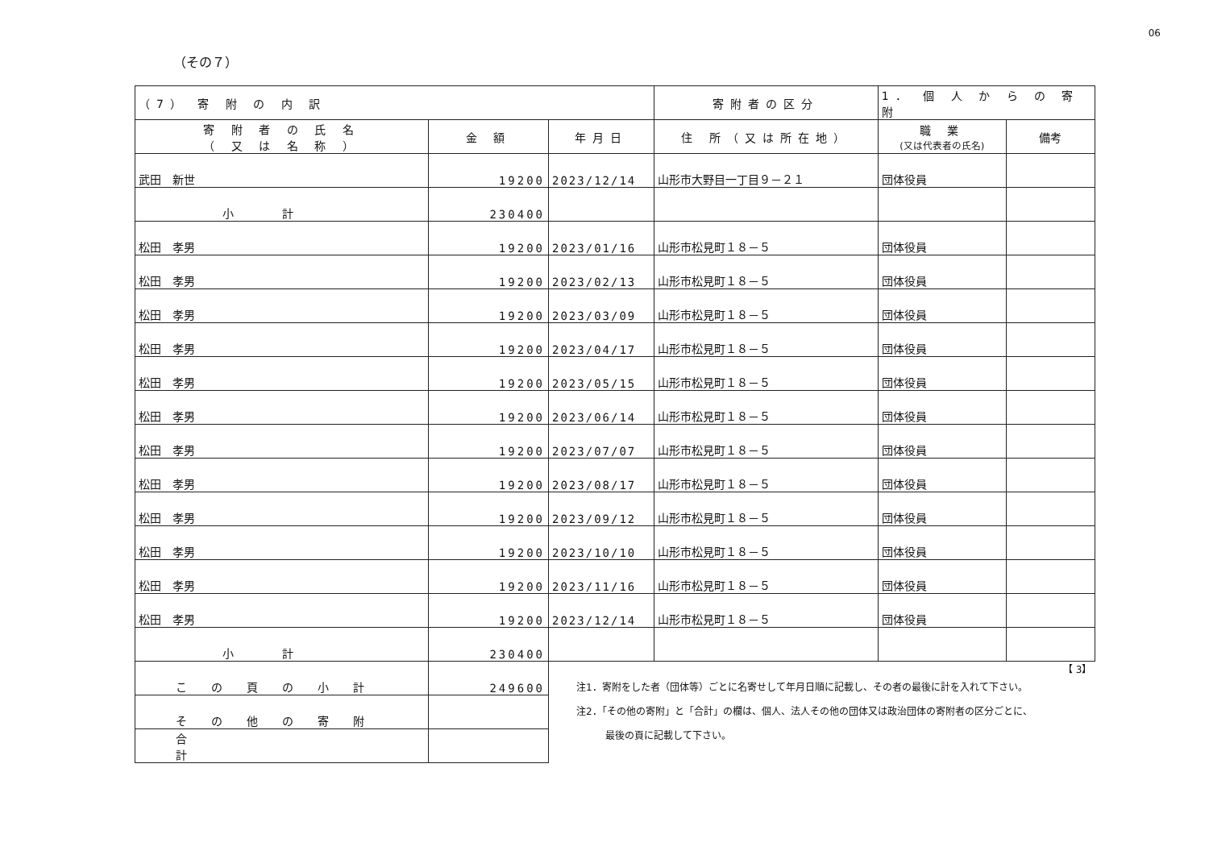06
（その７）
| （7） 寄 附 の 内 訳 | | | 寄附者の区分 | 1． 個 人 か ら の 寄 附 | | |
| --- | --- | --- | --- | --- | --- | --- |
| 寄 附 者 の 氏 名 （ 又 は 名 称 ） | 金 額 | 年月日 | 住 所（又は所在地） | 職 業 (又は代表者の氏名) | 備考 | |
| 武田 新世 | 19200 | 2023/12/14 | 山形市大野目一丁目９－２１ | 団体役員 | | |
| 小計 | 230400 | | | | | |
| 松田 孝男 | 19200 | 2023/01/16 | 山形市松見町１８－５ | 団体役員 | | |
| 松田 孝男 | 19200 | 2023/02/13 | 山形市松見町１８－５ | 団体役員 | | |
| 松田 孝男 | 19200 | 2023/03/09 | 山形市松見町１８－５ | 団体役員 | | |
| 松田 孝男 | 19200 | 2023/04/17 | 山形市松見町１８－５ | 団体役員 | | |
| 松田 孝男 | 19200 | 2023/05/15 | 山形市松見町１８－５ | 団体役員 | | |
| 松田 孝男 | 19200 | 2023/06/14 | 山形市松見町１８－５ | 団体役員 | | |
| 松田 孝男 | 19200 | 2023/07/07 | 山形市松見町１８－５ | 団体役員 | | |
| 松田 孝男 | 19200 | 2023/08/17 | 山形市松見町１８－５ | 団体役員 | | |
| 松田 孝男 | 19200 | 2023/09/12 | 山形市松見町１８－５ | 団体役員 | | |
| 松田 孝男 | 19200 | 2023/10/10 | 山形市松見町１８－５ | 団体役員 | | |
| 松田 孝男 | 19200 | 2023/11/16 | 山形市松見町１８－５ | 団体役員 | | |
| 松田 孝男 | 19200 | 2023/12/14 | 山形市松見町１８－５ | 団体役員 | | |
| 小計 | 230400 | | | | | |
| この頁の小計 | 249600 | 【 3】 注1．寄附をした者（団体等）ごとに名寄せして年月日順に記載し、その者の最後に計を入れて下さい。 注2．「その他の寄附」と「合計」の欄は、個人、法人その他の団体又は政治団体の寄附者の区分ごとに、 最後の頁に記載して下さい。 | | | | |
| その他の寄附 | | | | | | |
| 合計 | | | | | | |